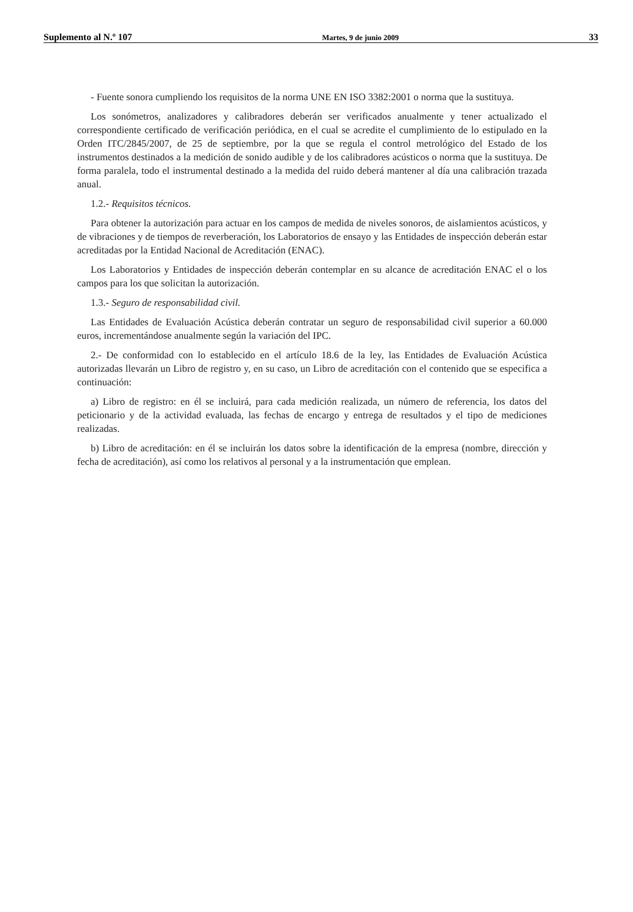Suplemento al N.º 107 Martes, 9 de junio 2009 33
- Fuente sonora cumpliendo los requisitos de la norma UNE EN ISO 3382:2001 o norma que la sustituya.
Los sonómetros, analizadores y calibradores deberán ser verificados anualmente y tener actualizado el correspondiente certificado de verificación periódica, en el cual se acredite el cumplimiento de lo estipulado en la Orden ITC/2845/2007, de 25 de septiembre, por la que se regula el control metrológico del Estado de los instrumentos destinados a la medición de sonido audible y de los calibradores acústicos o norma que la sustituya. De forma paralela, todo el instrumental destinado a la medida del ruido deberá mantener al día una calibración trazada anual.
1.2.- Requisitos técnicos.
Para obtener la autorización para actuar en los campos de medida de niveles sonoros, de aislamientos acústicos, y de vibraciones y de tiempos de reverberación, los Laboratorios de ensayo y las Entidades de inspección deberán estar acreditadas por la Entidad Nacional de Acreditación (ENAC).
Los Laboratorios y Entidades de inspección deberán contemplar en su alcance de acreditación ENAC el o los campos para los que solicitan la autorización.
1.3.- Seguro de responsabilidad civil.
Las Entidades de Evaluación Acústica deberán contratar un seguro de responsabilidad civil superior a 60.000 euros, incrementándose anualmente según la variación del IPC.
2.- De conformidad con lo establecido en el artículo 18.6 de la ley, las Entidades de Evaluación Acústica autorizadas llevarán un Libro de registro y, en su caso, un Libro de acreditación con el contenido que se especifica a continuación:
a) Libro de registro: en él se incluirá, para cada medición realizada, un número de referencia, los datos del peticionario y de la actividad evaluada, las fechas de encargo y entrega de resultados y el tipo de mediciones realizadas.
b) Libro de acreditación: en él se incluirán los datos sobre la identificación de la empresa (nombre, dirección y fecha de acreditación), así como los relativos al personal y a la instrumentación que emplean.